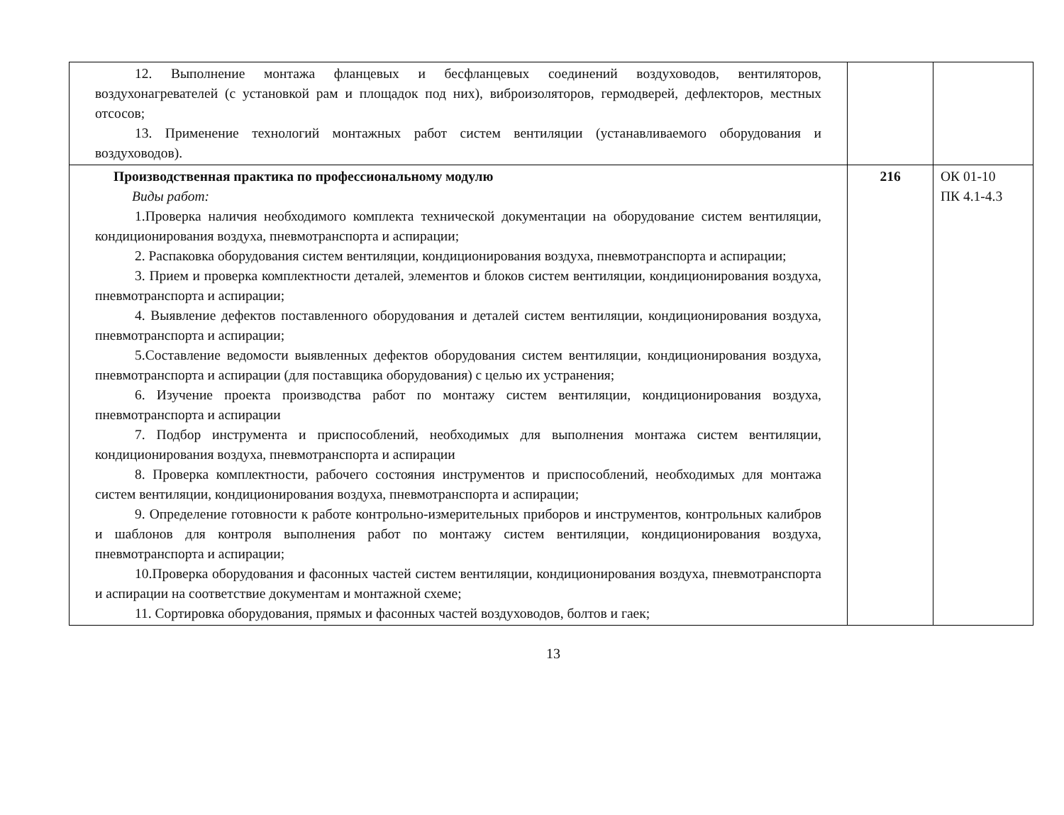| 12. Выполнение монтажа фланцевых и бесфланцевых соединений воздуховодов, вентиляторов, воздухонагревателей (с установкой рам и площадок под них), виброизоляторов, гермодверей, дефлекторов, местных отсосов; 13. Применение технологий монтажных работ систем вентиляции (устанавливаемого оборудования и воздуховодов). | | |
| Производственная практика по профессиональному модулю Виды работ: 1.Проверка наличия необходимого комплекта технической документации на оборудование систем вентиляции, кондиционирования воздуха, пневмотранспорта и аспирации; 2. Распаковка оборудования систем вентиляции, кондиционирования воздуха, пневмотранспорта и аспирации; 3. Прием и проверка комплектности деталей, элементов и блоков систем вентиляции, кондиционирования воздуха, пневмотранспорта и аспирации; 4. Выявление дефектов поставленного оборудования и деталей систем вентиляции, кондиционирования воздуха, пневмотранспорта и аспирации; 5.Составление ведомости выявленных дефектов оборудования систем вентиляции, кондиционирования воздуха, пневмотранспорта и аспирации (для поставщика оборудования) с целью их устранения; 6. Изучение проекта производства работ по монтажу систем вентиляции, кондиционирования воздуха, пневмотранспорта и аспирации 7. Подбор инструмента и приспособлений, необходимых для выполнения монтажа систем вентиляции, кондиционирования воздуха, пневмотранспорта и аспирации 8. Проверка комплектности, рабочего состояния инструментов и приспособлений, необходимых для монтажа систем вентиляции, кондиционирования воздуха, пневмотранспорта и аспирации; 9. Определение готовности к работе контрольно-измерительных приборов и инструментов, контрольных калибров и шаблонов для контроля выполнения работ по монтажу систем вентиляции, кондиционирования воздуха, пневмотранспорта и аспирации; 10.Проверка оборудования и фасонных частей систем вентиляции, кондиционирования воздуха, пневмотранспорта и аспирации на соответствие документам и монтажной схеме; 11. Сортировка оборудования, прямых и фасонных частей воздуховодов, болтов и гаек; | 216 | ОК 01-10 ПК 4.1-4.3 |
13